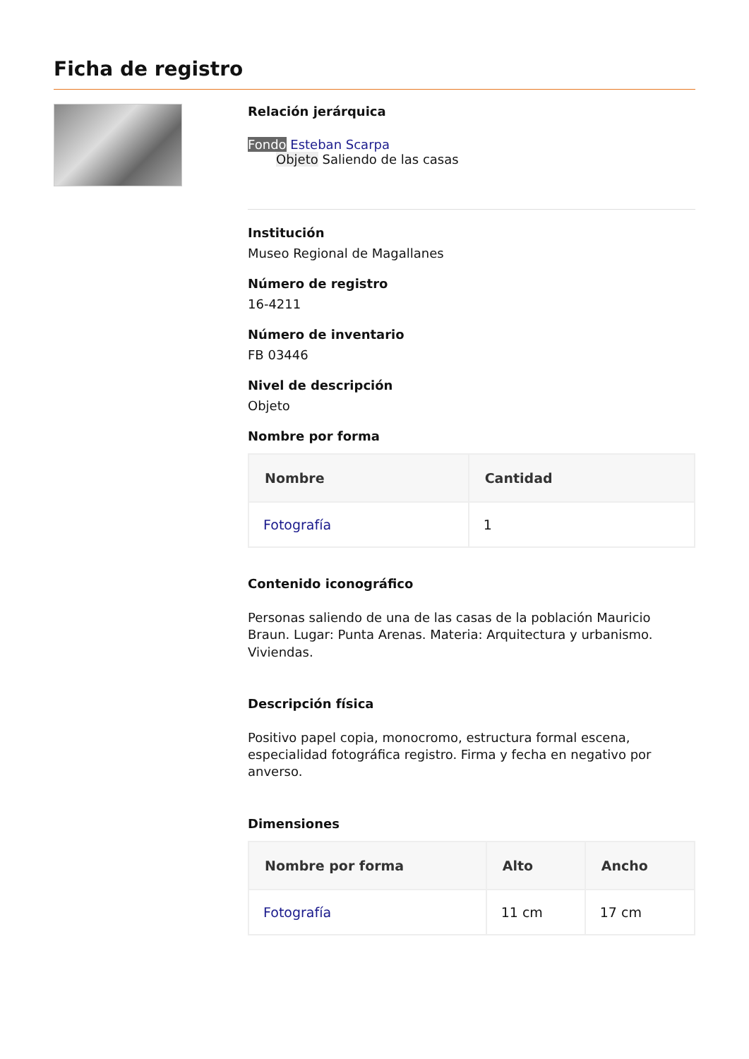Ficha de registro
Relación jerárquica
Fondo Esteban Scarpa
Objeto Saliendo de las casas
Institución
Museo Regional de Magallanes
Número de registro
16-4211
Número de inventario
FB 03446
Nivel de descripción
Objeto
Nombre por forma
| Nombre | Cantidad |
| --- | --- |
| Fotografía | 1 |
Contenido iconográfico
Personas saliendo de una de las casas de la población Mauricio Braun. Lugar: Punta Arenas. Materia: Arquitectura y urbanismo. Viviendas.
Descripción física
Positivo papel copia, monocromo, estructura formal escena, especialidad fotográfica registro. Firma y fecha en negativo por anverso.
Dimensiones
| Nombre por forma | Alto | Ancho |
| --- | --- | --- |
| Fotografía | 11 cm | 17 cm |